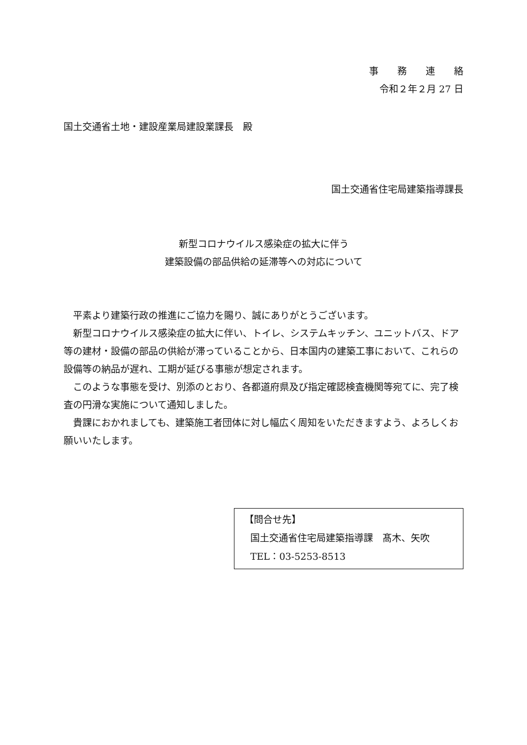事　　務　　連　　絡
令和２年２月 27 日
国土交通省土地・建設産業局建設業課長　殿
国土交通省住宅局建築指導課長
新型コロナウイルス感染症の拡大に伴う
建築設備の部品供給の延滞等への対応について
平素より建築行政の推進にご協力を賜り、誠にありがとうございます。
新型コロナウイルス感染症の拡大に伴い、トイレ、システムキッチン、ユニットバス、ドア等の建材・設備の部品の供給が滞っていることから、日本国内の建築工事において、これらの設備等の納品が遅れ、工期が延びる事態が想定されます。
このような事態を受け、別添のとおり、各都道府県及び指定確認検査機関等宛てに、完了検査の円滑な実施について通知しました。
貴課におかれましても、建築施工者団体に対し幅広く周知をいただきますよう、よろしくお願いいたします。
【問合せ先】
国土交通省住宅局建築指導課　髙木、矢吹
TEL：03-5253-8513